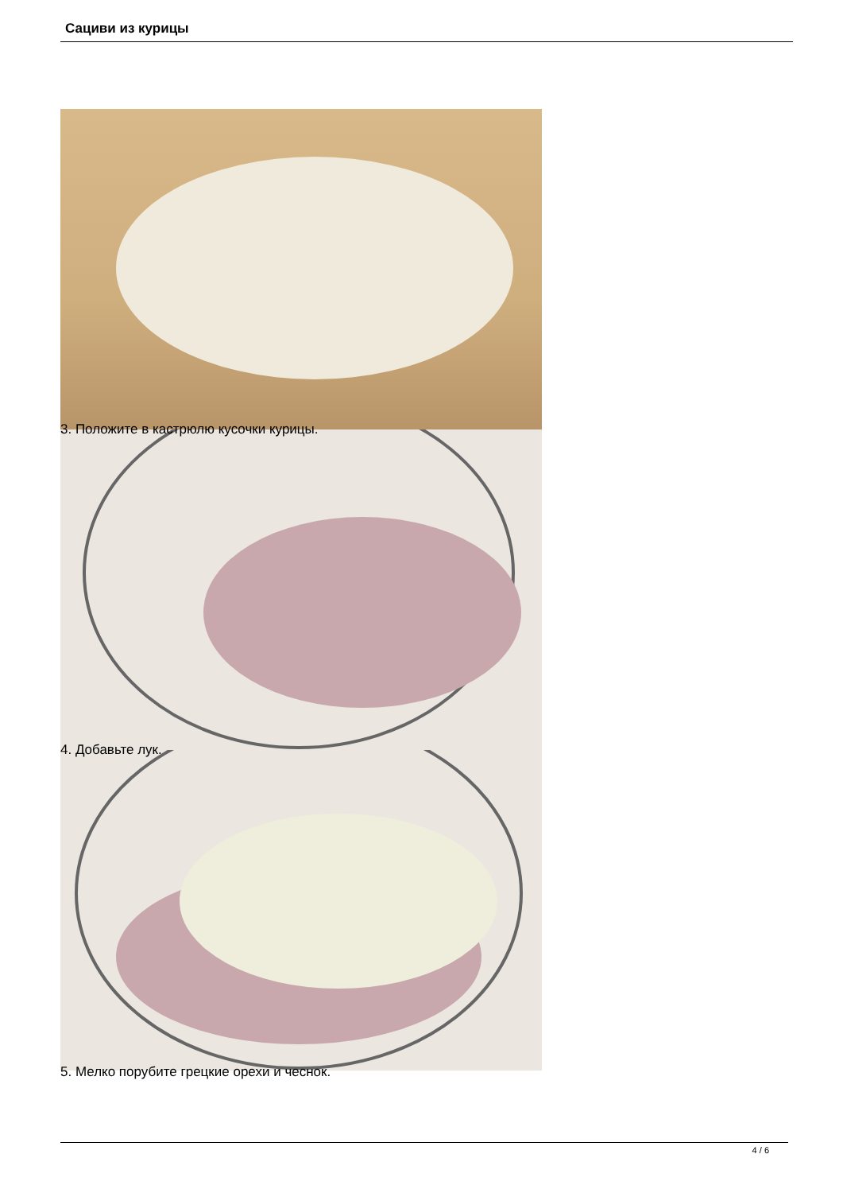Сациви из курицы
3. Положите в кастрюлю кусочки курицы.
4. Добавьте лук.
5. Мелко порубите грецкие орехи и чеснок.
4 / 6